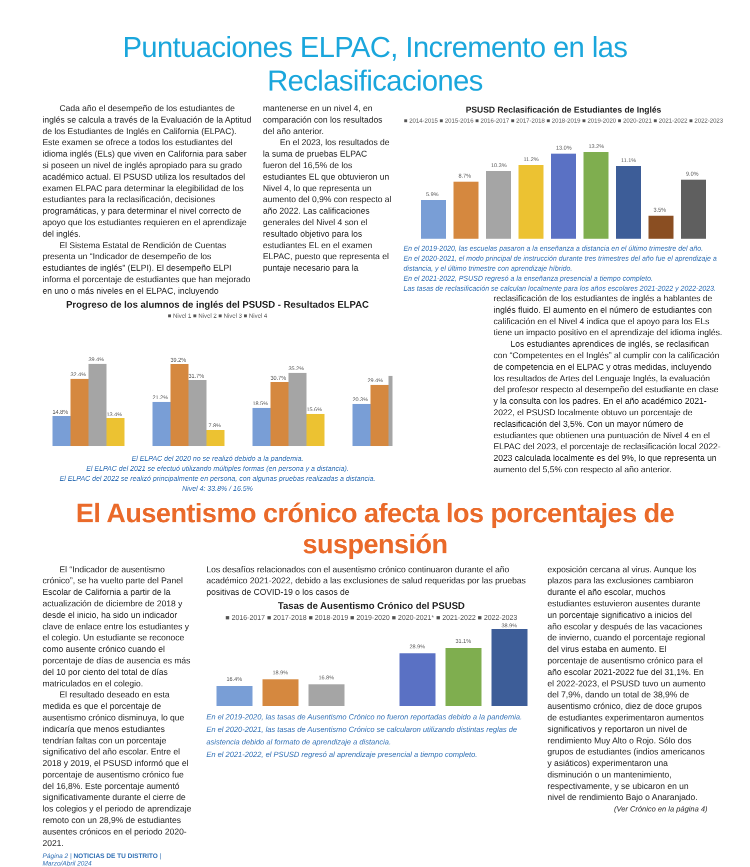Puntuaciones ELPAC, Incremento en las Reclasificaciones
Cada año el desempeño de los estudiantes de inglés se calcula a través de la Evaluación de la Aptitud de los Estudiantes de Inglés en California (ELPAC). Este examen se ofrece a todos los estudiantes del idioma inglés (ELs) que viven en California para saber si poseen un nivel de inglés apropiado para su grado académico actual. El PSUSD utiliza los resultados del examen ELPAC para determinar la elegibilidad de los estudiantes para la reclasificación, decisiones programáticas, y para determinar el nivel correcto de apoyo que los estudiantes requieren en el aprendizaje del inglés.
El Sistema Estatal de Rendición de Cuentas presenta un “Indicador de desempeño de los estudiantes de inglés” (ELPI). El desempeño ELPI informa el porcentaje de estudiantes que han mejorado en uno o más niveles en el ELPAC, incluyendo
mantenerse en un nivel 4, en comparación con los resultados del año anterior.
En el 2023, los resultados de la suma de pruebas ELPAC fueron del 16,5% de los estudiantes EL que obtuvieron un Nivel 4, lo que representa un aumento del 0,9% con respecto al año 2022. Las calificaciones generales del Nivel 4 son el resultado objetivo para los estudiantes EL en el examen ELPAC, puesto que representa el puntaje necesario para la
Progreso de los alumnos de inglés del PSUSD - Resultados ELPAC
■ Nivel 1 ■ Nivel 2 ■ Nivel 3 ■ Nivel 4
14.8%
32.4%
39.4%
13.4%
21.2%
39.2%
31.7%
7.8%
18.5%
30.7%
35.2%
15.6%
20.3%
29.4%
El ELPAC del 2020 no se realizó debido a la pandemia.
El ELPAC del 2021 se efectuó utilizando múltiples formas (en persona y a distancia).
El ELPAC del 2022 se realizó principalmente en persona, con algunas pruebas realizadas a distancia.
Nivel 4: 33.8% / 16.5%
PSUSD Reclasificación de Estudiantes de Inglés
■ 2014-2015 ■ 2015-2016 ■ 2016-2017 ■ 2017-2018 ■ 2018-2019 ■ 2019-2020 ■ 2020-2021 ■ 2021-2022 ■ 2022-2023
5.9%
8.7%
10.3%
11.2%
13.0%
13.2%
11.1%
3.5%
9.0%
En el 2019-2020, las escuelas pasaron a la enseñanza a distancia en el último trimestre del año.
En el 2020-2021, el modo principal de instrucción durante tres trimestres del año fue el aprendizaje a distancia, y el último trimestre con aprendizaje híbrido.
En el 2021-2022, PSUSD regresó a la enseñanza presencial a tiempo completo.
Las tasas de reclasificación se calculan localmente para los años escolares 2021-2022 y 2022-2023.
reclasificación de los estudiantes de inglés a hablantes de inglés fluido. El aumento en el número de estudiantes con calificación en el Nivel 4 indica que el apoyo para los ELs tiene un impacto positivo en el aprendizaje del idioma inglés.
Los estudiantes aprendices de inglés, se reclasifican con “Competentes en el Inglés” al cumplir con la calificación de competencia en el ELPAC y otras medidas, incluyendo los resultados de Artes del Lenguaje Inglés, la evaluación del profesor respecto al desempeño del estudiante en clase y la consulta con los padres. En el año académico 2021-2022, el PSUSD localmente obtuvo un porcentaje de reclasificación del 3,5%. Con un mayor número de estudiantes que obtienen una puntuación de Nivel 4 en el ELPAC del 2023, el porcentaje de reclasificación local 2022-2023 calculada localmente es del 9%, lo que representa un aumento del 5,5% con respecto al año anterior.
El Ausentismo crónico afecta los porcentajes de suspensión
El “Indicador de ausentismo crónico”, se ha vuelto parte del Panel Escolar de California a partir de la actualización de diciembre de 2018 y desde el inicio, ha sido un indicador clave de enlace entre los estudiantes y el colegio. Un estudiante se reconoce como ausente crónico cuando el porcentaje de días de ausencia es más del 10 por ciento del total de días matriculados en el colegio.
El resultado deseado en esta medida es que el porcentaje de ausentismo crónico disminuya, lo que indicaría que menos estudiantes tendrían faltas con un porcentaje significativo del año escolar. Entre el 2018 y 2019, el PSUSD informó que el porcentaje de ausentismo crónico fue del 16,8%. Este porcentaje aumentó significativamente durante el cierre de los colegios y el periodo de aprendizaje remoto con un 28,9% de estudiantes ausentes crónicos en el periodo 2020-2021.
Página 2 | NOTICIAS DE TU DISTRITO | Marzo/Abril 2024
Los desafíos relacionados con el ausentismo crónico continuaron durante el año académico 2021-2022, debido a las exclusiones de salud requeridas por las pruebas positivas de COVID-19 o los casos de
Tasas de Ausentismo Crónico del PSUSD
■ 2016-2017 ■ 2017-2018 ■ 2018-2019 ■ 2019-2020 ■ 2020-2021* ■ 2021-2022 ■ 2022-2023
16.4%
18.9%
16.8%
28.9%
31.1%
38.9%
En el 2019-2020, las tasas de Ausentismo Crónico no fueron reportadas debido a la pandemia.
En el 2020-2021, las tasas de Ausentismo Crónico se calcularon utilizando distintas reglas de asistencia debido al formato de aprendizaje a distancia.
En el 2021-2022, el PSUSD regresó al aprendizaje presencial a tiempo completo.
exposición cercana al virus. Aunque los plazos para las exclusiones cambiaron durante el año escolar, muchos estudiantes estuvieron ausentes durante un porcentaje significativo a inicios del año escolar y después de las vacaciones de invierno, cuando el porcentaje regional del virus estaba en aumento. El porcentaje de ausentismo crónico para el año escolar 2021-2022 fue del 31,1%. En el 2022-2023, el PSUSD tuvo un aumento del 7,9%, dando un total de 38,9% de ausentismo crónico, diez de doce grupos de estudiantes experimentaron aumentos significativos y reportaron un nivel de rendimiento Muy Alto o Rojo. Sólo dos grupos de estudiantes (indios americanos y asiáticos) experimentaron una disminución o un mantenimiento, respectivamente, y se ubicaron en un nivel de rendimiento Bajo o Anaranjado.
(Ver Crónico en la página 4)